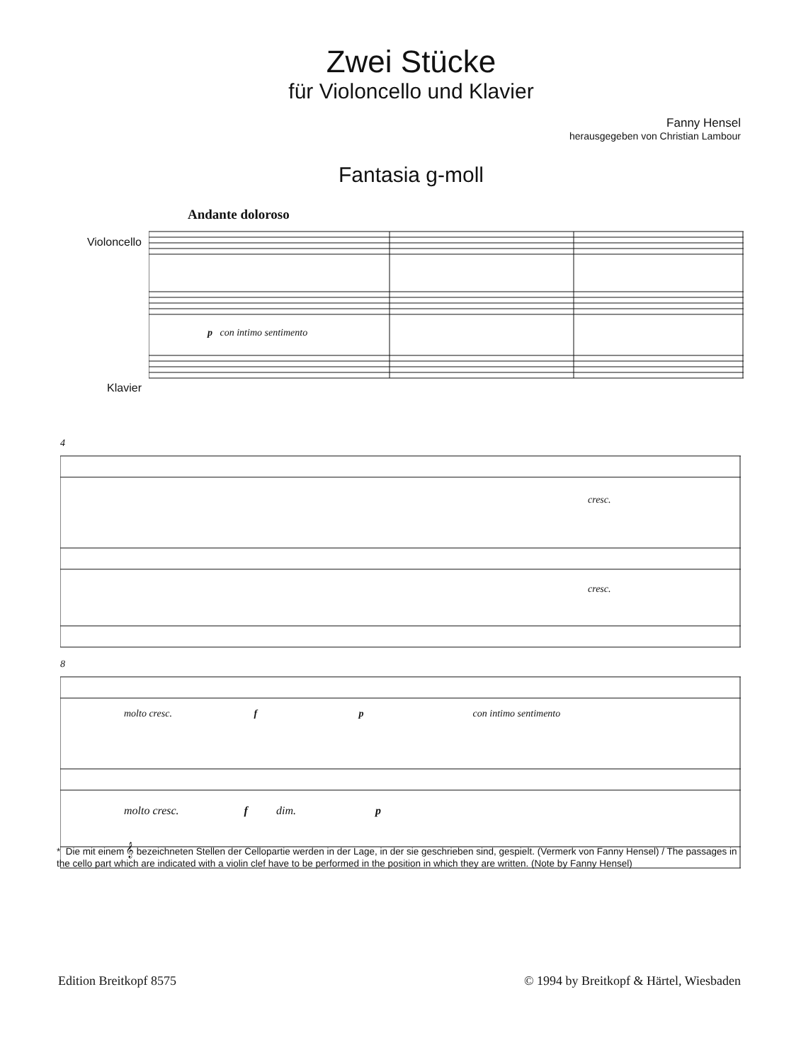Zwei Stücke
für Violoncello und Klavier
Fanny Hensel
herausgegeben von Christian Lambour
Fantasia g-moll
Andante doloroso
Violoncello
Klavier
p con intimo sentimento
4
cresc.
cresc.
8
molto cresc. f p con intimo sentimento
molto cresc. f dim. p
* Die mit einem 𝄞 bezeichneten Stellen der Cellopartie werden in der Lage, in der sie geschrieben sind, gespielt. (Vermerk von Fanny Hensel) / The passages in the cello part which are indicated with a violin clef have to be performed in the position in which they are written. (Note by Fanny Hensel)
Edition Breitkopf 8575 © 1994 by Breitkopf & Härtel, Wiesbaden